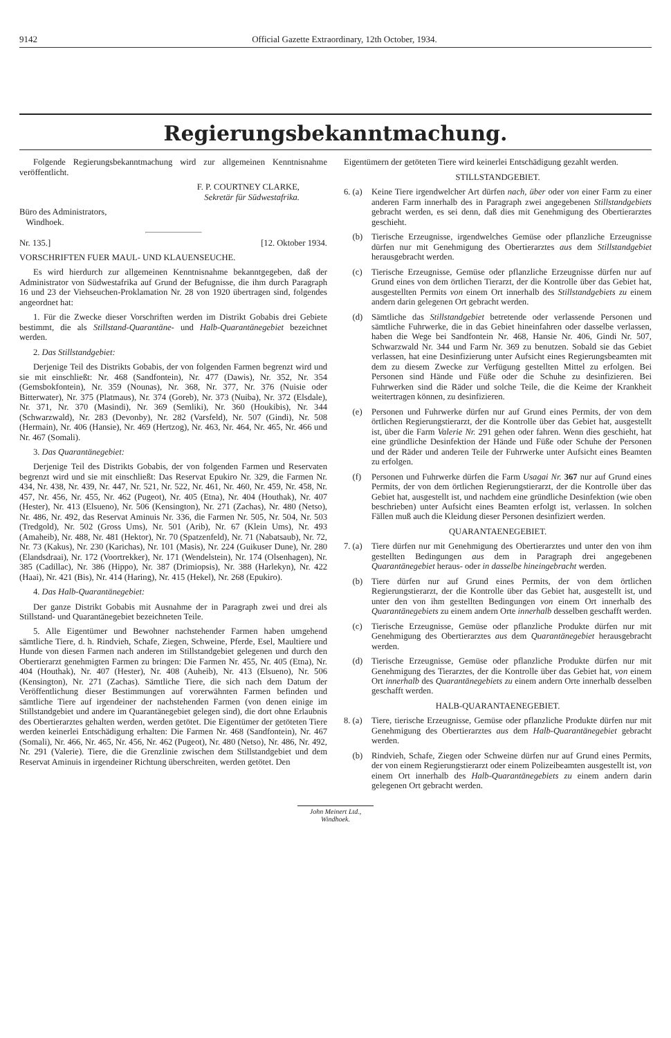9142 Official Gazette Extraordinary, 12th October, 1934.
Regierungsbekanntmachung.
Folgende Regierungsbekanntmachung wird zur allgemeinen Kenntnisnahme veröffentlicht.
F. P. COURTNEY CLARKE,
Sekretär für Südwestafrika.
Büro des Administrators,
Windhoek.
Nr. 135.] [12. Oktober 1934.
VORSCHRIFTEN FUER MAUL- UND KLAUENSEUCHE.
Es wird hierdurch zur allgemeinen Kenntnisnahme bekanntgegeben, daß der Administrator von Südwestafrika auf Grund der Befugnisse, die ihm durch Paragraph 16 und 23 der Viehseuchen-Proklamation Nr. 28 von 1920 übertragen sind, folgendes angeordnet hat:
1. Für die Zwecke dieser Vorschriften werden im Distrikt Gobabis drei Gebiete bestimmt, die als Stillstand-Quarantäne- und Halb-Quarantänegebiet bezeichnet werden.
2. Das Stillstandgebiet:
Derjenige Teil des Distrikts Gobabis, der von folgenden Farmen begrenzt wird und sie mit einschließt: Nr. 468 (Sandfontein), Nr. 477 (Dawis), Nr. 352, Nr. 354 (Gemsbokfontein), Nr. 359 (Nounas), Nr. 368, Nr. 377, Nr. 376 (Nuisie oder Bitterwater), Nr. 375 (Platmaus), Nr. 374 (Goreb), Nr. 373 (Nuiba), Nr. 372 (Elsdale), Nr. 371, Nr. 370 (Masindi), Nr. 369 (Semliki), Nr. 360 (Houkibis), Nr. 344 (Schwarzwald), Nr. 283 (Devonby), Nr. 282 (Varsfeld), Nr. 507 (Gindi), Nr. 508 (Hermain), Nr. 406 (Hansie), Nr. 469 (Hertzog), Nr. 463, Nr. 464, Nr. 465, Nr. 466 und Nr. 467 (Somali).
3. Das Quarantänegebiet:
Derjenige Teil des Distrikts Gobabis, der von folgenden Farmen und Reservaten begrenzt wird und sie mit einschließt: Das Reservat Epukiro Nr. 329, die Farmen Nr. 434, Nr. 438, Nr. 439, Nr. 447, Nr. 521, Nr. 522, Nr. 461, Nr. 460, Nr. 459, Nr. 458, Nr. 457, Nr. 456, Nr. 455, Nr. 462 (Pugeot), Nr. 405 (Etna), Nr. 404 (Houthak), Nr. 407 (Hester), Nr. 413 (Elsueno), Nr. 506 (Kensington), Nr. 271 (Zachas), Nr. 480 (Netso), Nr. 486, Nr. 492, das Reservat Aminuis Nr. 336, die Farmen Nr. 505, Nr. 504, Nr. 503 (Tredgold), Nr. 502 (Gross Ums), Nr. 501 (Arib), Nr. 67 (Klein Ums), Nr. 493 (Amaheib), Nr. 488, Nr. 481 (Hektor), Nr. 70 (Spatzenfeld), Nr. 71 (Nabatsaub), Nr. 72, Nr. 73 (Kakus), Nr. 230 (Karichas), Nr. 101 (Masis), Nr. 224 (Guikuser Dune), Nr. 280 (Elandsdraai), Nr. 172 (Voortrekker), Nr. 171 (Wendelstein), Nr. 174 (Olsenhagen), Nr. 385 (Cadillac), Nr. 386 (Hippo), Nr. 387 (Drimiopsis), Nr. 388 (Harlekyn), Nr. 422 (Haai), Nr. 421 (Bis), Nr. 414 (Haring), Nr. 415 (Hekel), Nr. 268 (Epukiro).
4. Das Halb-Quarantänegebiet:
Der ganze Distrikt Gobabis mit Ausnahme der in Paragraph zwei und drei als Stillstand- und Quarantänegebiet bezeichneten Teile.
5. Alle Eigentümer und Bewohner nachstehender Farmen haben umgehend sämtliche Tiere, d. h. Rindvieh, Schafe, Ziegen, Schweine, Pferde, Esel, Maultiere und Hunde von diesen Farmen nach anderen im Stillstandgebiet gelegenen und durch den Obertierarzt genehmigten Farmen zu bringen: Die Farmen Nr. 455, Nr. 405 (Etna), Nr. 404 (Houthak), Nr. 407 (Hester), Nr. 408 (Auheib), Nr. 413 (Elsueno), Nr. 506 (Kensington), Nr. 271 (Zachas). Sämtliche Tiere, die sich nach dem Datum der Veröffentlichung dieser Bestimmungen auf vorerwähnten Farmen befinden und sämtliche Tiere auf irgendeiner der nachstehenden Farmen (von denen einige im Stillstandgebiet und andere im Quarantänegebiet gelegen sind), die dort ohne Erlaubnis des Obertierarztes gehalten werden, werden getötet. Die Eigentümer der getöteten Tiere werden keinerlei Entschädigung erhalten: Die Farmen Nr. 468 (Sandfontein), Nr. 467 (Somali), Nr. 466, Nr. 465, Nr. 456, Nr. 462 (Pugeot), Nr. 480 (Netso), Nr. 486, Nr. 492, Nr. 291 (Valerie). Tiere, die die Grenzlinie zwischen dem Stillstandgebiet und dem Reservat Aminuis in irgendeiner Richtung überschreiten, werden getötet. Den
Eigentümern der getöteten Tiere wird keinerlei Entschädigung gezahlt werden.
STILLSTANDGEBIET.
6. (a) Keine Tiere irgendwelcher Art dürfen nach, über oder von einer Farm zu einer anderen Farm innerhalb des in Paragraph zwei angegebenen Stillstandgebiets gebracht werden, es sei denn, daß dies mit Genehmigung des Obertierarztes geschieht.
(b) Tierische Erzeugnisse, irgendwelches Gemüse oder pflanzliche Erzeugnisse dürfen nur mit Genehmigung des Obertierarztes aus dem Stillstandgebiet herausgebracht werden.
(c) Tierische Erzeugnisse, Gemüse oder pflanzliche Erzeugnisse dürfen nur auf Grund eines von dem örtlichen Tierarzt, der die Kontrolle über das Gebiet hat, ausgestellten Permits von einem Ort innerhalb des Stillstandgebiets zu einem andern darin gelegenen Ort gebracht werden.
(d) Sämtliche das Stillstandgebiet betretende oder verlassende Personen und sämtliche Fuhrwerke, die in das Gebiet hineinfahren oder dasselbe verlassen, haben die Wege bei Sandfontein Nr. 468, Hansie Nr. 406, Gindi Nr. 507, Schwarzwald Nr. 344 und Farm Nr. 369 zu benutzen. Sobald sie das Gebiet verlassen, hat eine Desinfizierung unter Aufsicht eines Regierungsbeamten mit dem zu diesem Zwecke zur Verfügung gestellten Mittel zu erfolgen. Bei Personen sind Hände und Füße oder die Schuhe zu desinfizieren. Bei Fuhrwerken sind die Räder und solche Teile, die die Keime der Krankheit weitertragen können, zu desinfizieren.
(e) Personen und Fuhrwerke dürfen nur auf Grund eines Permits, der von dem örtlichen Regierungstierarzt, der die Kontrolle über das Gebiet hat, ausgestellt ist, über die Farm Valerie Nr. 291 gehen oder fahren. Wenn dies geschieht, hat eine gründliche Desinfektion der Hände und Füße oder Schuhe der Personen und der Räder und anderen Teile der Fuhrwerke unter Aufsicht eines Beamten zu erfolgen.
(f) Personen und Fuhrwerke dürfen die Farm Usagai Nr. 367 nur auf Grund eines Permits, der von dem örtlichen Regierungstierarzt, der die Kontrolle über das Gebiet hat, ausgestellt ist, und nachdem eine gründliche Desinfektion (wie oben beschrieben) unter Aufsicht eines Beamten erfolgt ist, verlassen. In solchen Fällen muß auch die Kleidung dieser Personen desinfiziert werden.
QUARANTAENEGEBIET.
7. (a) Tiere dürfen nur mit Genehmigung des Obertierarztes und unter den von ihm gestellten Bedingungen aus dem in Paragraph drei angegebenen Quarantänegebiet heraus- oder in dasselbe hineingebracht werden.
(b) Tiere dürfen nur auf Grund eines Permits, der von dem örtlichen Regierungstierarzt, der die Kontrolle über das Gebiet hat, ausgestellt ist, und unter den von ihm gestellten Bedingungen von einem Ort innerhalb des Quarantänegebiets zu einem andern Orte innerhalb desselben geschafft werden.
(c) Tierische Erzeugnisse, Gemüse oder pflanzliche Produkte dürfen nur mit Genehmigung des Obertierarztes aus dem Quarantänegebiet herausgebracht werden.
(d) Tierische Erzeugnisse, Gemüse oder pflanzliche Produkte dürfen nur mit Genehmigung des Tierarztes, der die Kontrolle über das Gebiet hat, von einem Ort innerhalb des Quarantänegebiets zu einem andern Orte innerhalb desselben geschafft werden.
HALB-QUARANTAENEGEBIET.
8. (a) Tiere, tierische Erzeugnisse, Gemüse oder pflanzliche Produkte dürfen nur mit Genehmigung des Obertierarztes aus dem Halb-Quarantänegebiet gebracht werden.
(b) Rindvieh, Schafe, Ziegen oder Schweine dürfen nur auf Grund eines Permits, der von einem Regierungstierarzt oder einem Polizeibeamten ausgestellt ist, von einem Ort innerhalb des Halb-Quarantänegebiets zu einem andern darin gelegenen Ort gebracht werden.
John Meinert Ltd., Windhoek.